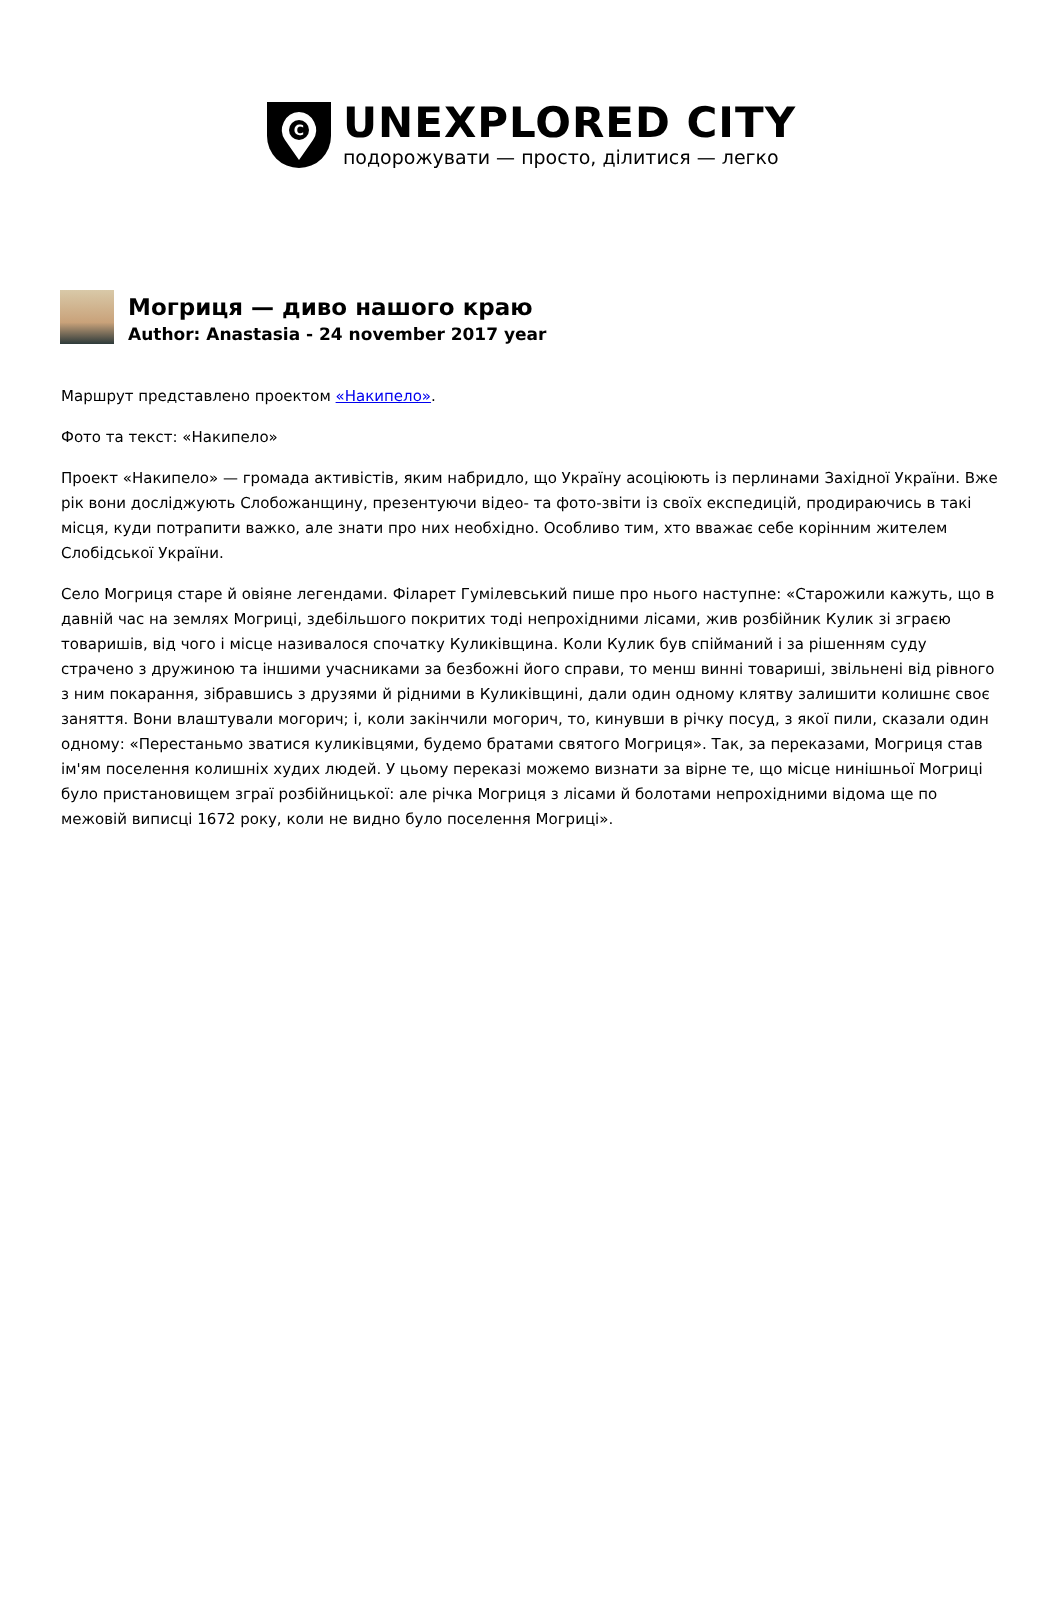C
UNEXPLORED CITY
подорожувати — просто, ділитися — легко
Могриця — диво нашого краю
Author: Anastasia - 24 november 2017 year
Маршрут представлено проектом «Накипело».
Фото та текст: «Накипело»
Проект «Накипело» — громада активістів, яким набридло, що Україну асоціюють із перлинами Західної України. Вже рік вони досліджують Слобожанщину, презентуючи відео- та фото-звіти із своїх експедицій, продираючись в такі місця, куди потрапити важко, але знати про них необхідно. Особливо тим, хто вважає себе корінним жителем Слобідської України.
Село Могриця старе й овіяне легендами. Філарет Гумілевський пише про нього наступне: «Старожили кажуть, що в давній час на землях Могриці, здебільшого покритих тоді непрохідними лісами, жив розбійник Кулик зі зграєю товаришів, від чого і місце називалося спочатку Куликівщина. Коли Кулик був спійманий і за рішенням суду страчено з дружиною та іншими учасниками за безбожні його справи, то менш винні товариші, звільнені від рівного з ним покарання, зібравшись з друзями й рідними в Куликівщині, дали один одному клятву залишити колишнє своє заняття. Вони влаштували могорич; і, коли закінчили могорич, то, кинувши в річку посуд, з якої пили, сказали один одному: «Перестаньмо зватися куликівцями, будемо братами святого Могриця». Так, за переказами, Могриця став ім'ям поселення колишніх худих людей. У цьому переказі можемо визнати за вірне те, що місце нинішньої Могриці було пристановищем зграї розбійницької: але річка Могриця з лісами й болотами непрохідними відома ще по межовій виписці 1672 року, коли не видно було поселення Могриці».